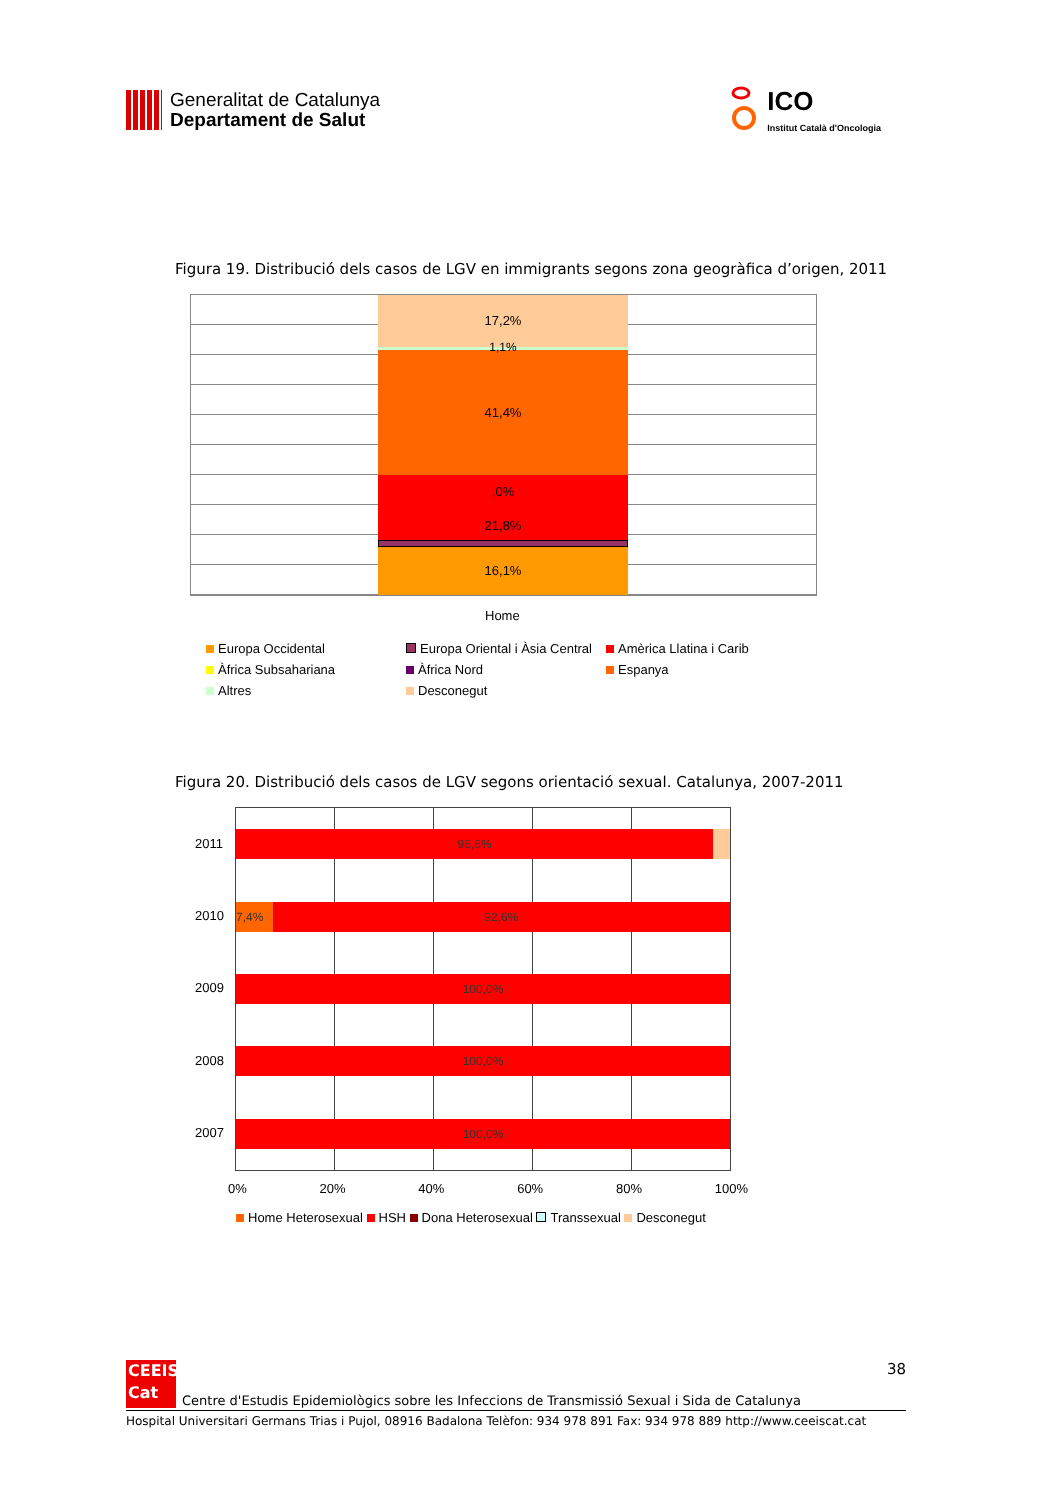Generalitat de Catalunya
Departament de Salut
ICO
Institut Català d'Oncologia
Figura 19. Distribució dels casos de LGV en immigrants segons zona geogràfica d’origen, 2011
17,2%
1,1%
41,4%
,0%
21,8%
16,1%
Home
Europa Occidental Europa Oriental i Àsia Central Amèrica Llatina i Carib Àfrica Subsahariana Àfrica Nord Espanya Altres Desconegut
Figura 20. Distribució dels casos de LGV segons orientació sexual. Catalunya, 2007-2011
2011
2010
2009
2008
2007
96,6%
7,4% 92,6%
100,0%
100,0%
100,0%
0% 20% 40% 60% 80% 100%
Home Heterosexual HSH Dona Heterosexual Transsexual Desconegut
CEEIS
Cat
Centre d'Estudis Epidemiològics sobre les Infeccions de Transmissió Sexual i Sida de Catalunya 38
Hospital Universitari Germans Trias i Pujol, 08916 Badalona Telèfon: 934 978 891 Fax: 934 978 889 http://www.ceeiscat.cat